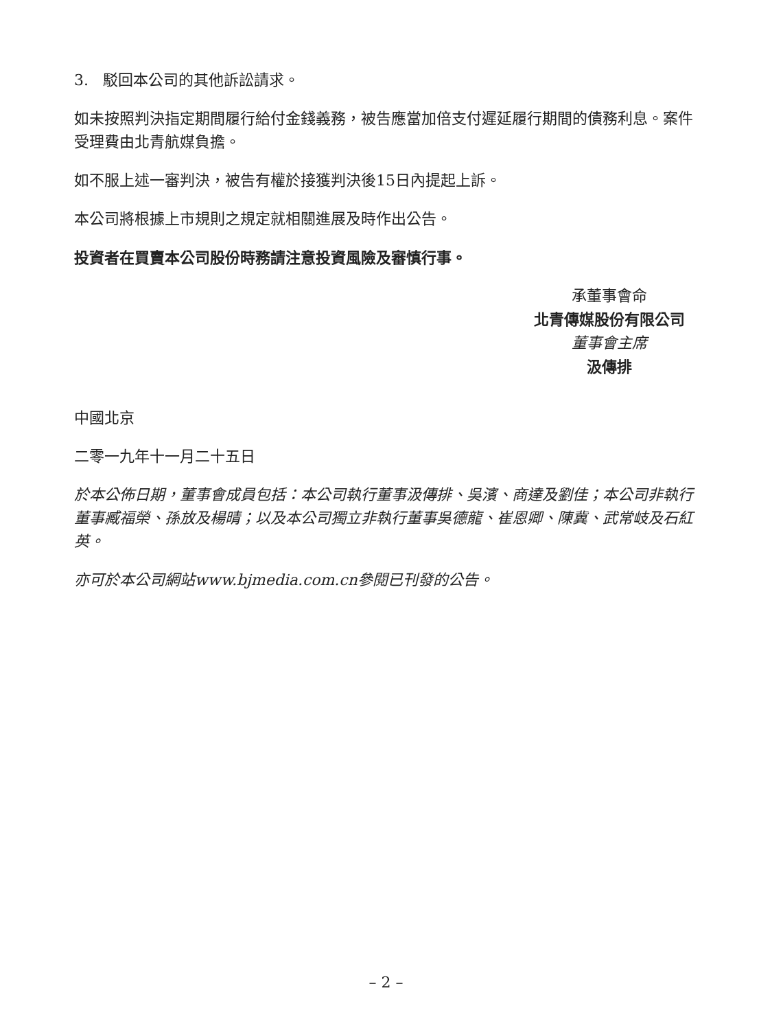3. 駁回本公司的其他訴訟請求。
如未按照判決指定期間履行給付金錢義務，被告應當加倍支付遲延履行期間的債務利息。案件受理費由北青航媒負擔。
如不服上述一審判決，被告有權於接獲判決後15日內提起上訴。
本公司將根據上市規則之規定就相關進展及時作出公告。
投資者在買賣本公司股份時務請注意投資風險及審慎行事。
承董事會命
北青傳媒股份有限公司
董事會主席
汲傳排
中國北京
二零一九年十一月二十五日
於本公佈日期，董事會成員包括：本公司執行董事汲傳排、吳濱、商達及劉佳；本公司非執行董事臧福榮、孫放及楊晴；以及本公司獨立非執行董事吳德龍、崔恩卿、陳冀、武常岐及石紅英。
亦可於本公司網站www.bjmedia.com.cn參閱已刊發的公告。
– 2 –